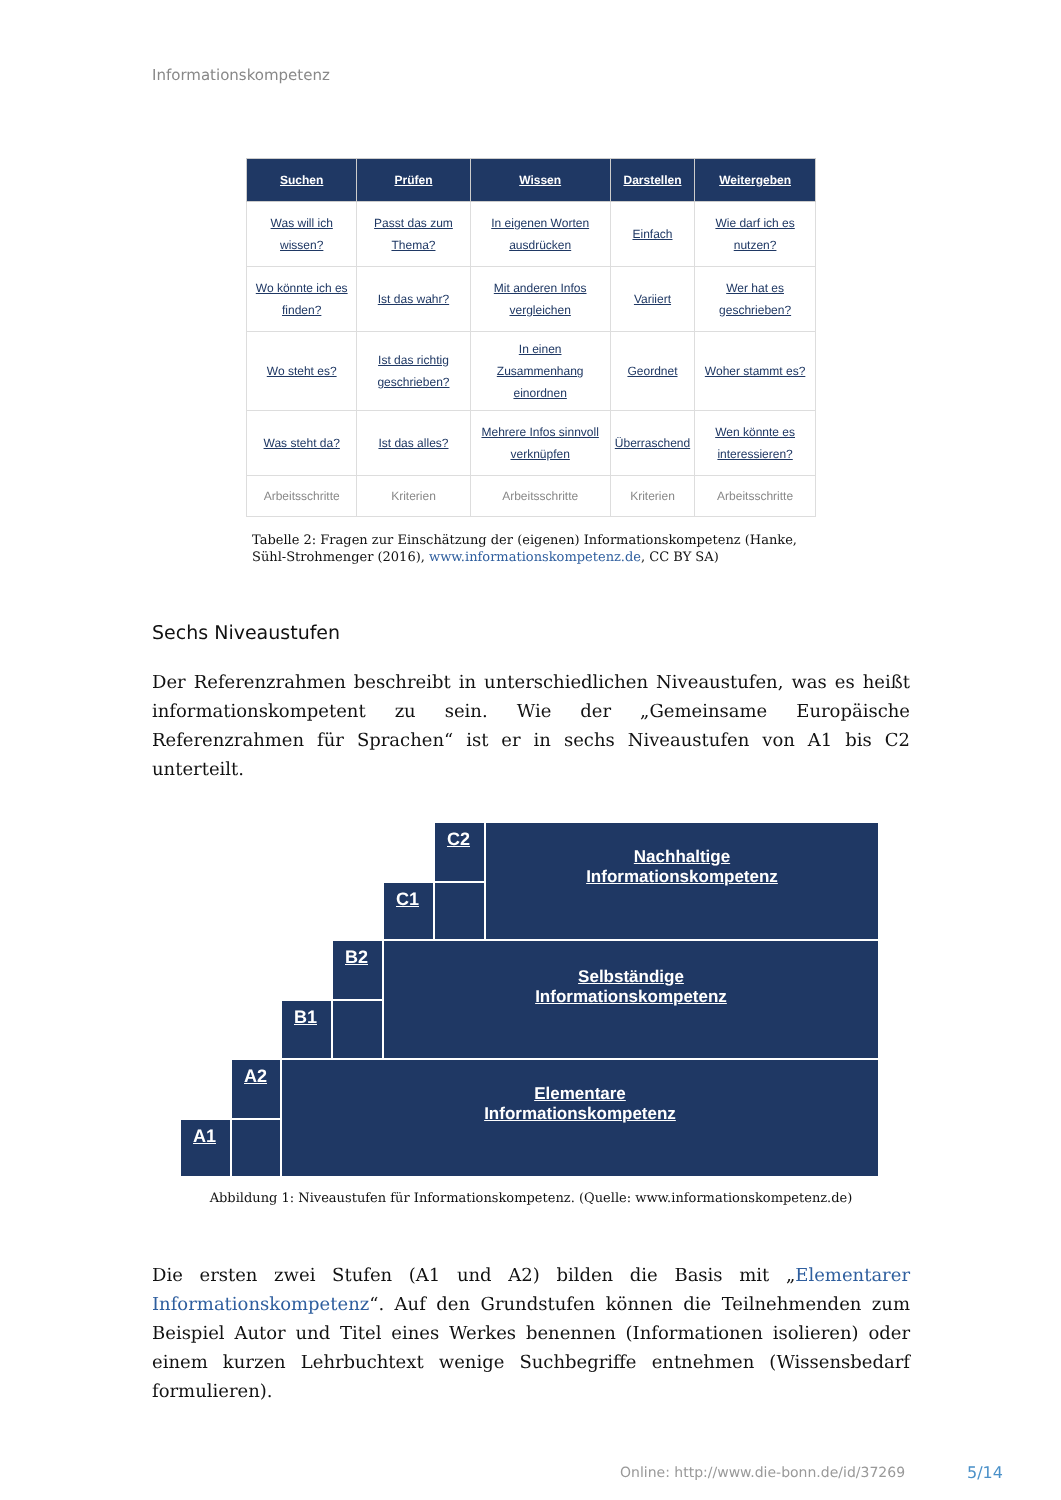Informationskompetenz
| Suchen | Prüfen | Wissen | Darstellen | Weitergeben |
| --- | --- | --- | --- | --- |
| Was will ich wissen? | Passt das zum Thema? | In eigenen Worten ausdrücken | Einfach | Wie darf ich es nutzen? |
| Wo könnte ich es finden? | Ist das wahr? | Mit anderen Infos vergleichen | Variiert | Wer hat es geschrieben? |
| Wo steht es? | Ist das richtig geschrieben? | In einen Zusammenhang einordnen | Geordnet | Woher stammt es? |
| Was steht da? | Ist das alles? | Mehrere Infos sinnvoll verknüpfen | Überraschend | Wen könnte es interessieren? |
| Arbeitsschritte | Kriterien | Arbeitsschritte | Kriterien | Arbeitsschritte |
Tabelle 2: Fragen zur Einschätzung der (eigenen) Informationskompetenz (Hanke, Sühl-Strohmenger (2016), www.informationskompetenz.de, CC BY SA)
Sechs Niveaustufen
Der Referenzrahmen beschreibt in unterschiedlichen Niveaustufen, was es heißt informationskompetent zu sein. Wie der „Gemeinsame Europäische Referenzrahmen für Sprachen“ ist er in sechs Niveaustufen von A1 bis C2 unterteilt.
C2
C1
Nachhaltige
Informationskompetenz
B2
B1
Selbständige
Informationskompetenz
A2
A1
Elementare
Informationskompetenz
Abbildung 1: Niveaustufen für Informationskompetenz. (Quelle: www.informationskompetenz.de)
Die ersten zwei Stufen (A1 und A2) bilden die Basis mit „Elementarer Informationskompetenz“. Auf den Grundstufen können die Teilnehmenden zum Beispiel Autor und Titel eines Werkes benennen (Informationen isolieren) oder einem kurzen Lehrbuchtext wenige Suchbegriffe entnehmen (Wissensbedarf formulieren).
Online: http://www.die-bonn.de/id/37269
5/14